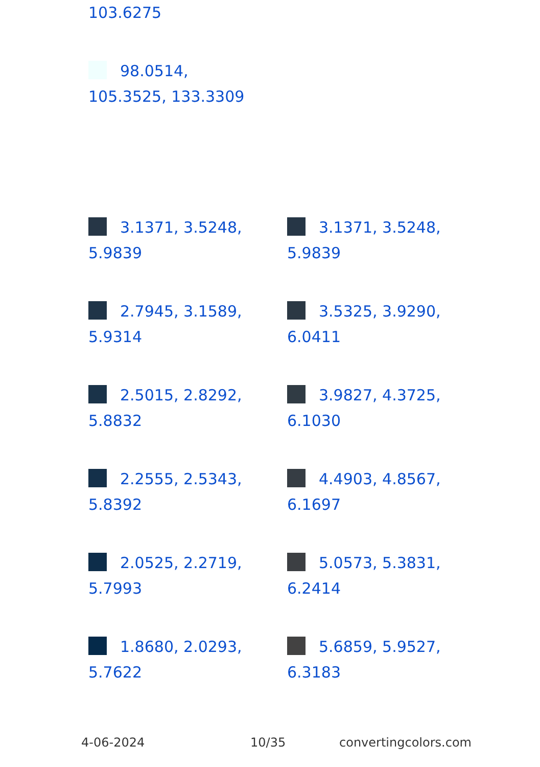103.6275
98.0514, 105.3525, 133.3309
3.1371, 3.5248, 5.9839
3.1371, 3.5248, 5.9839
2.7945, 3.1589, 5.9314
3.5325, 3.9290, 6.0411
2.5015, 2.8292, 5.8832
3.9827, 4.3725, 6.1030
2.2555, 2.5343, 5.8392
4.4903, 4.8567, 6.1697
2.0525, 2.2719, 5.7993
5.0573, 5.3831, 6.2414
1.8680, 2.0293, 5.7622
5.6859, 5.9527, 6.3183
4-06-2024 10/35 convertingcolors.com